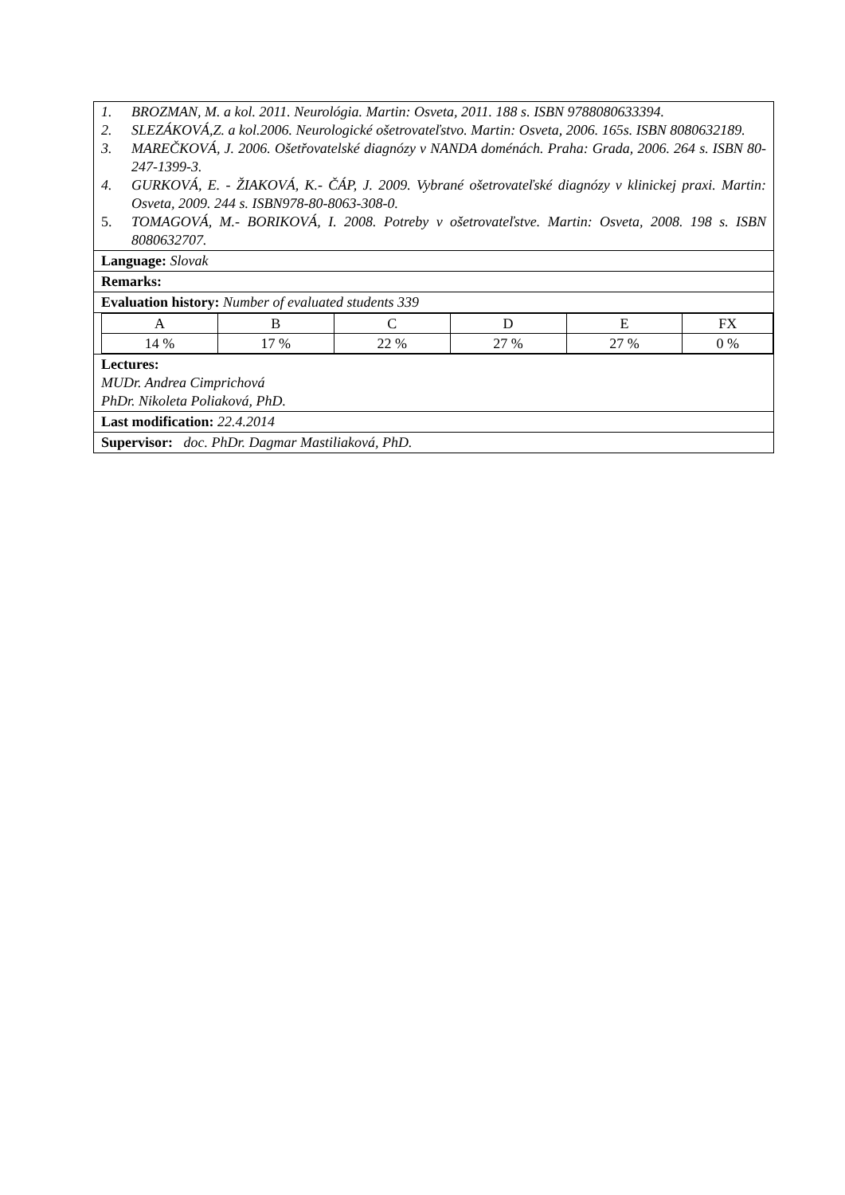1. BROZMAN, M. a kol. 2011. Neurológia. Martin: Osveta, 2011. 188 s. ISBN 9788080633394.
2. SLEZÁKOVÁ,Z. a kol.2006. Neurologické ošetrovateľstvo. Martin: Osveta, 2006. 165s. ISBN 8080632189.
3. MAREČKOVÁ, J. 2006. Ošetřovatelské diagnózy v NANDA doménách. Praha: Grada, 2006. 264 s. ISBN 80-247-1399-3.
4. GURKOVÁ, E. - ŽIAKOVÁ, K.- ČÁP, J. 2009. Vybrané ošetrovateľské diagnózy v klinickej praxi. Martin: Osveta, 2009. 244 s. ISBN978-80-8063-308-0.
5. TOMAGOVÁ, M.- BORIKOVÁ, I. 2008. Potreby v ošetrovateľstve. Martin: Osveta, 2008. 198 s. ISBN 8080632707.
Language: Slovak
Remarks:
Evaluation history: Number of evaluated students 339
| A | B | C | D | E | FX |
| 14 % | 17 % | 22 % | 27 % | 27 % | 0 % |
Lectures:
MUDr. Andrea Cimprichová
PhDr. Nikoleta Poliaková, PhD.
Last modification: 22.4.2014
Supervisor: doc. PhDr. Dagmar Mastiliaková, PhD.